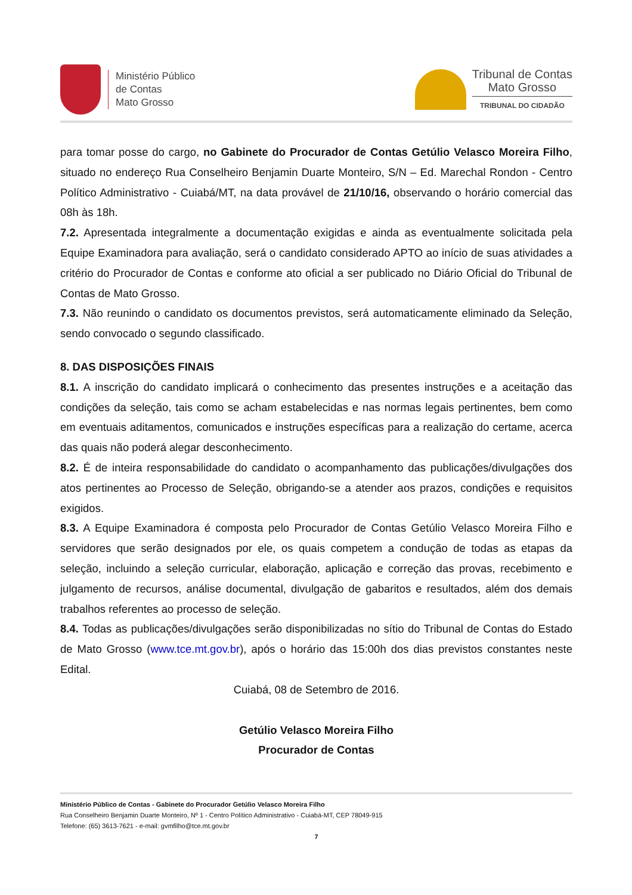Ministério Público
de Contas
Mato Grosso
Tribunal de Contas
Mato Grosso
TRIBUNAL DO CIDADÃO
para tomar posse do cargo, no Gabinete do Procurador de Contas Getúlio Velasco Moreira Filho, situado no endereço Rua Conselheiro Benjamin Duarte Monteiro, S/N – Ed. Marechal Rondon - Centro Político Administrativo - Cuiabá/MT, na data provável de 21/10/16, observando o horário comercial das 08h às 18h.
7.2. Apresentada integralmente a documentação exigidas e ainda as eventualmente solicitada pela Equipe Examinadora para avaliação, será o candidato considerado APTO ao início de suas atividades a critério do Procurador de Contas e conforme ato oficial a ser publicado no Diário Oficial do Tribunal de Contas de Mato Grosso.
7.3. Não reunindo o candidato os documentos previstos, será automaticamente eliminado da Seleção, sendo convocado o segundo classificado.
8. DAS DISPOSIÇÕES FINAIS
8.1. A inscrição do candidato implicará o conhecimento das presentes instruções e a aceitação das condições da seleção, tais como se acham estabelecidas e nas normas legais pertinentes, bem como em eventuais aditamentos, comunicados e instruções específicas para a realização do certame, acerca das quais não poderá alegar desconhecimento.
8.2. É de inteira responsabilidade do candidato o acompanhamento das publicações/divulgações dos atos pertinentes ao Processo de Seleção, obrigando-se a atender aos prazos, condições e requisitos exigidos.
8.3. A Equipe Examinadora é composta pelo Procurador de Contas Getúlio Velasco Moreira Filho e servidores que serão designados por ele, os quais competem a condução de todas as etapas da seleção, incluindo a seleção curricular, elaboração, aplicação e correção das provas, recebimento e julgamento de recursos, análise documental, divulgação de gabaritos e resultados, além dos demais trabalhos referentes ao processo de seleção.
8.4. Todas as publicações/divulgações serão disponibilizadas no sítio do Tribunal de Contas do Estado de Mato Grosso (www.tce.mt.gov.br), após o horário das 15:00h dos dias previstos constantes neste Edital.
Cuiabá, 08 de Setembro de 2016.
Getúlio Velasco Moreira Filho
Procurador de Contas
Ministério Público de Contas - Gabinete do Procurador Getúlio Velasco Moreira Filho
Rua Conselheiro Benjamin Duarte Monteiro, Nº 1 - Centro Político Administrativo - Cuiabá-MT, CEP 78049-915
Telefone: (65) 3613-7621 - e-mail: gvmfilho@tce.mt.gov.br
7